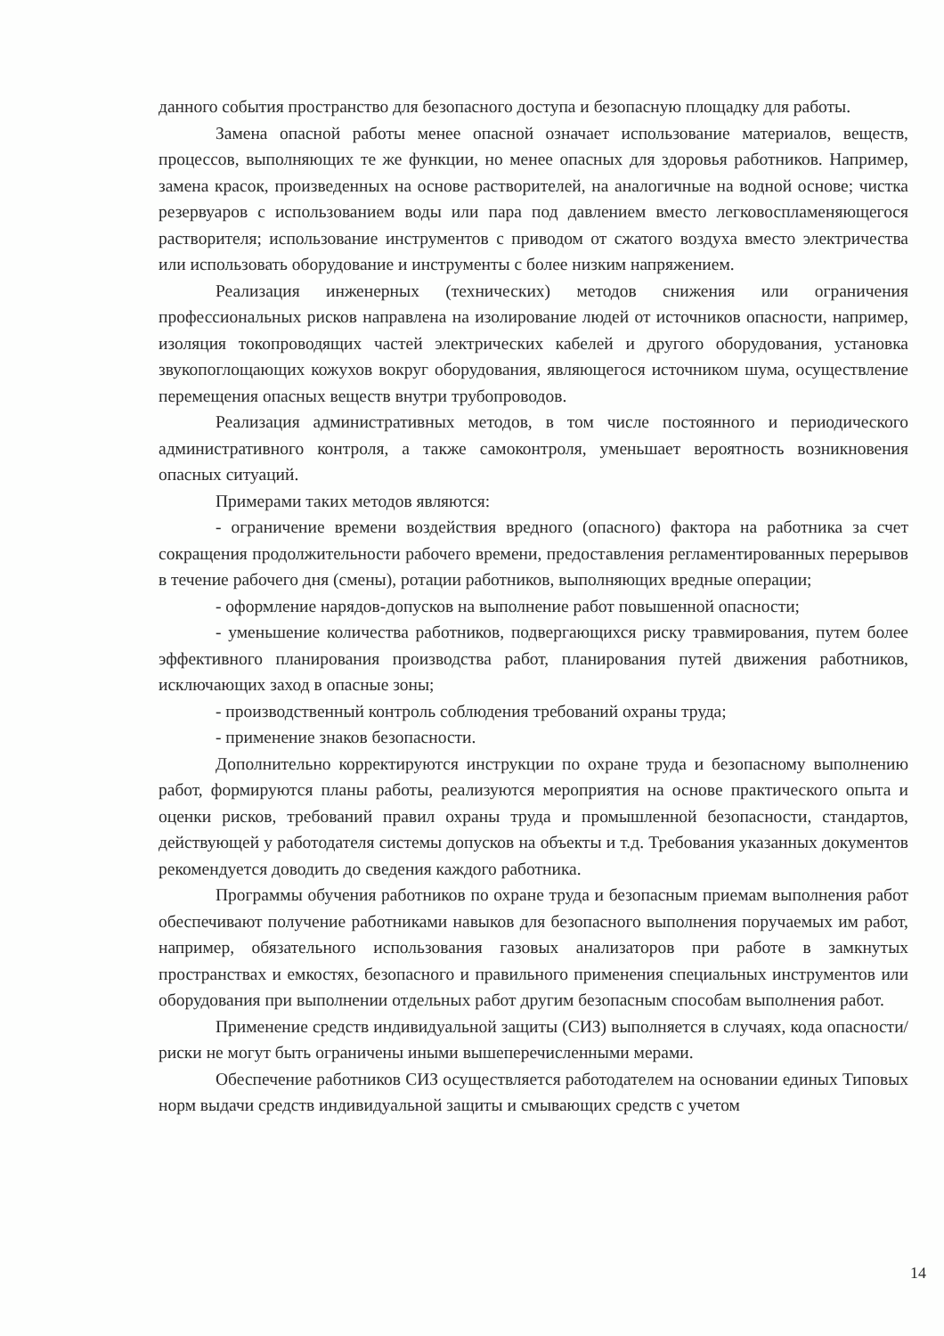данного события пространство для безопасного доступа и безопасную площадку для работы.
Замена опасной работы менее опасной означает использование материалов, веществ, процессов, выполняющих те же функции, но менее опасных для здоровья работников. Например, замена красок, произведенных на основе растворителей, на аналогичные на водной основе; чистка резервуаров с использованием воды или пара под давлением вместо легковоспламеняющегося растворителя; использование инструментов с приводом от сжатого воздуха вместо электричества или использовать оборудование и инструменты с более низким напряжением.
Реализация инженерных (технических) методов снижения или ограничения профессиональных рисков направлена на изолирование людей от источников опасности, например, изоляция токопроводящих частей электрических кабелей и другого оборудования, установка звукопоглощающих кожухов вокруг оборудования, являющегося источником шума, осуществление перемещения опасных веществ внутри трубопроводов.
Реализация административных методов, в том числе постоянного и периодического административного контроля, а также самоконтроля, уменьшает вероятность возникновения опасных ситуаций.
Примерами таких методов являются:
- ограничение времени воздействия вредного (опасного) фактора на работника за счет сокращения продолжительности рабочего времени, предоставления регламентированных перерывов в течение рабочего дня (смены), ротации работников, выполняющих вредные операции;
- оформление нарядов-допусков на выполнение работ повышенной опасности;
- уменьшение количества работников, подвергающихся риску травмирования, путем более эффективного планирования производства работ, планирования путей движения работников, исключающих заход в опасные зоны;
- производственный контроль соблюдения требований охраны труда;
- применение знаков безопасности.
Дополнительно корректируются инструкции по охране труда и безопасному выполнению работ, формируются планы работы, реализуются мероприятия на основе практического опыта и оценки рисков, требований правил охраны труда и промышленной безопасности, стандартов, действующей у работодателя системы допусков на объекты и т.д. Требования указанных документов рекомендуется доводить до сведения каждого работника.
Программы обучения работников по охране труда и безопасным приемам выполнения работ обеспечивают получение работниками навыков для безопасного выполнения поручаемых им работ, например, обязательного использования газовых анализаторов при работе в замкнутых пространствах и емкостях, безопасного и правильного применения специальных инструментов или оборудования при выполнении отдельных работ другим безопасным способам выполнения работ.
Применение средств индивидуальной защиты (СИЗ) выполняется в случаях, кода опасности/риски не могут быть ограничены иными вышеперечисленными мерами.
Обеспечение работников СИЗ осуществляется работодателем на основании единых Типовых норм выдачи средств индивидуальной защиты и смывающих средств с учетом
14